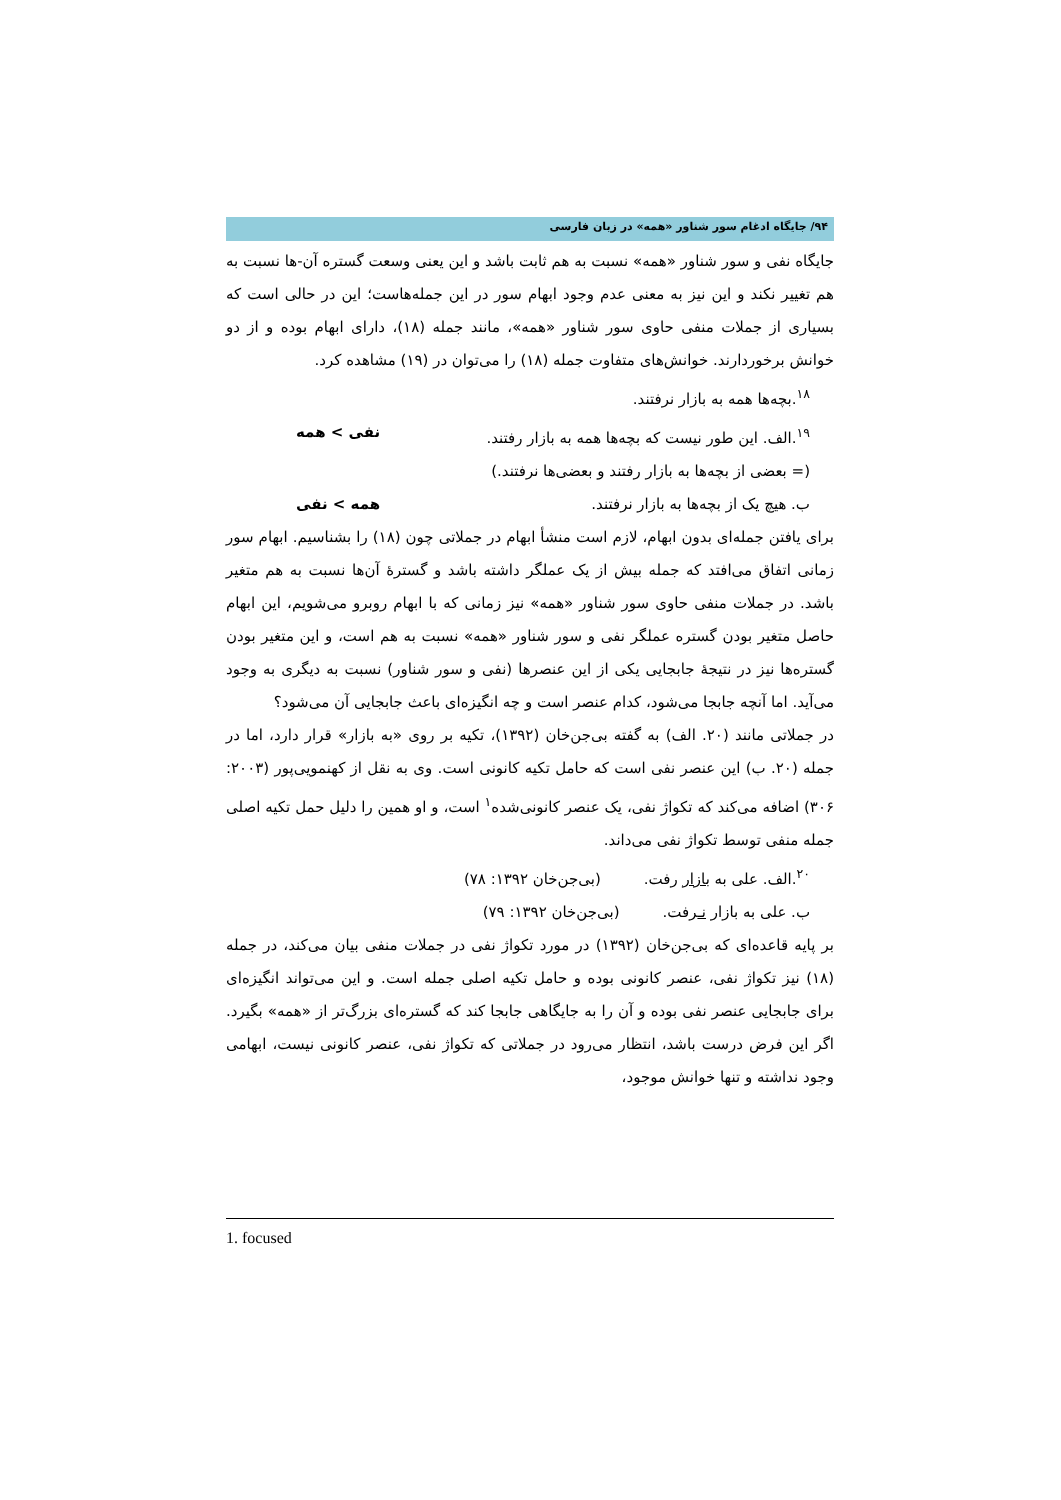۹۴/ جایگاه ادغام سور شناور «همه» در زبان فارسی
جایگاه نفی و سور شناور «همه» نسبت به هم ثابت باشد و این یعنی وسعت گستره آن-ها نسبت به هم تغییر نکند و این نیز به معنی عدم وجود ابهام سور در این جمله‌هاست؛ این در حالی است که بسیاری از جملات منفی حاوی سور شناور «همه»، مانند جمله (۱۸)، دارای ابهام بوده و از دو خوانش برخوردارند. خوانش‌های متفاوت جمله (۱۸) را می‌توان در (۱۹) مشاهده کرد.
<sup>۱۸</sup>.بچه‌ها همه به بازار نرفتند.
<sup>۱۹</sup>.الف. این طور نیست که بچه‌ها همه به بازار رفتند. نفی > همه
(= بعضی از بچه‌ها به بازار رفتند و بعضی‌ها نرفتند.)
ب. هیچ یک از بچه‌ها به بازار نرفتند. همه > نفی
برای یافتن جمله‌ای بدون ابهام، لازم است منشأ ابهام در جملاتی چون (۱۸) را بشناسیم. ابهام سور زمانی اتفاق می‌افتد که جمله بیش از یک عملگر داشته باشد و گسترهٔ آن‌ها نسبت به هم متغیر باشد. در جملات منفی حاوی سور شناور «همه» نیز زمانی که با ابهام روبرو می‌شویم، این ابهام حاصل متغیر بودن گستره عملگر نفی و سور شناور «همه» نسبت به هم است، و این متغیر بودن گستره‌ها نیز در نتیجهٔ جابجایی یکی از این عنصرها (نفی و سور شناور) نسبت به دیگری به وجود می‌آید. اما آنچه جابجا می‌شود، کدام عنصر است و چه انگیزه‌ای باعث جابجایی آن می‌شود؟
در جملاتی مانند (۲۰. الف) به گفته بی‌جن‌خان (۱۳۹۲)، تکیه بر روی «به بازار» قرار دارد، اما در جمله (۲۰. ب) این عنصر نفی است که حامل تکیه کانونی است. وی به نقل از کهنمویی‌پور (۲۰۰۳: ۳۰۶) اضافه می‌کند که تکواژ نفی، یک عنصر کانونی‌شده<sup>۱</sup> است، و او همین را دلیل حمل تکیه اصلی جمله منفی توسط تکواژ نفی می‌داند.
<sup>۲۰</sup>.الف. علی به بازار رفت. (بی‌جن‌خان ۱۳۹۲: ۷۸)
ب. علی به بازار نـرفت. (بی‌جن‌خان ۱۳۹۲: ۷۹)
بر پایه قاعده‌ای که بی‌جن‌خان (۱۳۹۲) در مورد تکواژ نفی در جملات منفی بیان می‌کند، در جمله (۱۸) نیز تکواژ نفی، عنصر کانونی بوده و حامل تکیه اصلی جمله است. و این می‌تواند انگیزه‌ای برای جابجایی عنصر نفی بوده و آن را به جایگاهی جابجا کند که گستره‌ای بزرگ‌تر از «همه» بگیرد. اگر این فرض درست باشد، انتظار می‌رود در جملاتی که تکواژ نفی، عنصر کانونی نیست، ابهامی وجود نداشته و تنها خوانش موجود،
1. focused